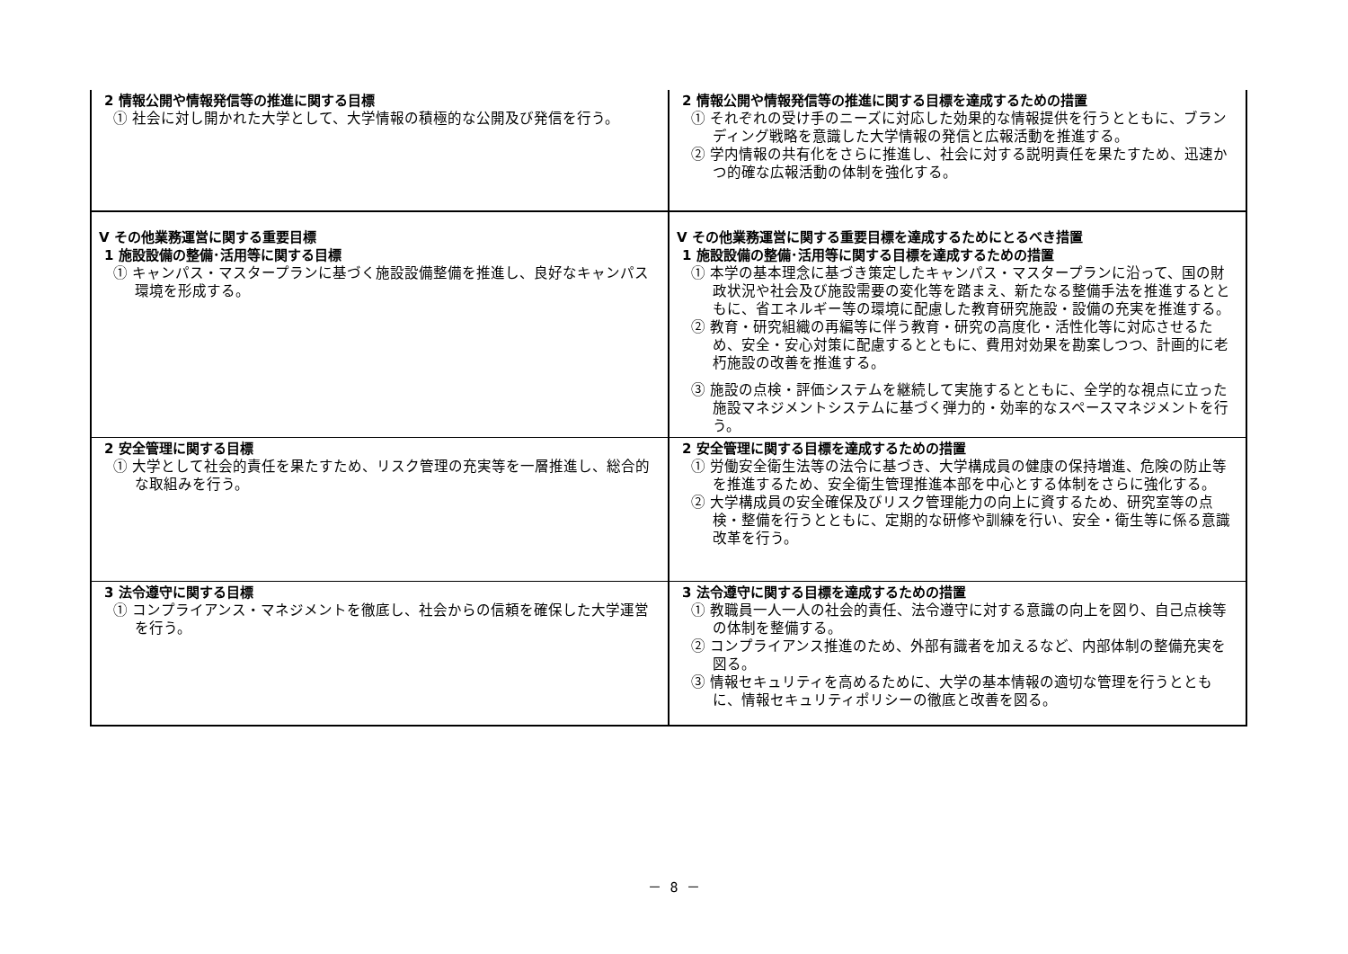| 2 情報公開や情報発信等の推進に関する目標 ① 社会に対し開かれた大学として、大学情報の積極的な公開及び発信を行う。 | 2 情報公開や情報発信等の推進に関する目標を達成するための措置 ① それぞれの受け手のニーズに対応した効果的な情報提供を行うとともに、ブランディング戦略を意識した大学情報の発信と広報活動を推進する。 ② 学内情報の共有化をさらに推進し、社会に対する説明責任を果たすため、迅速かつ的確な広報活動の体制を強化する。 |
| Ⅴ その他業務運営に関する重要目標 1 施設設備の整備･活用等に関する目標 ① キャンパス・マスタープランに基づく施設設備整備を推進し、良好なキャンパス環境を形成する。 | Ⅴ その他業務運営に関する重要目標を達成するためにとるべき措置 1 施設設備の整備･活用等に関する目標を達成するための措置 ① 本学の基本理念に基づき策定したキャンパス・マスタープランに沿って、国の財政状況や社会及び施設需要の変化等を踏まえ、新たなる整備手法を推進するとともに、省エネルギー等の環境に配慮した教育研究施設・設備の充実を推進する。 ② 教育・研究組織の再編等に伴う教育・研究の高度化・活性化等に対応させるため、安全・安心対策に配慮するとともに、費用対効果を勘案しつつ、計画的に老朽施設の改善を推進する。 ③ 施設の点検・評価システムを継続して実施するとともに、全学的な視点に立った施設マネジメントシステムに基づく弾力的・効率的なスペースマネジメントを行う。 |
| 2 安全管理に関する目標 ① 大学として社会的責任を果たすため、リスク管理の充実等を一層推進し、総合的な取組みを行う。 | 2 安全管理に関する目標を達成するための措置 ① 労働安全衛生法等の法令に基づき、大学構成員の健康の保持増進、危険の防止等を推進するため、安全衛生管理推進本部を中心とする体制をさらに強化する。 ② 大学構成員の安全確保及びリスク管理能力の向上に資するため、研究室等の点検・整備を行うとともに、定期的な研修や訓練を行い、安全・衛生等に係る意識改革を行う。 |
| 3 法令遵守に関する目標 ① コンプライアンス・マネジメントを徹底し、社会からの信頼を確保した大学運営を行う。 | 3 法令遵守に関する目標を達成するための措置 ① 教職員一人一人の社会的責任、法令遵守に対する意識の向上を図り、自己点検等の体制を整備する。 ② コンプライアンス推進のため、外部有識者を加えるなど、内部体制の整備充実を図る。 ③ 情報セキュリティを高めるために、大学の基本情報の適切な管理を行うとともに、情報セキュリティポリシーの徹底と改善を図る。 |
－ 8 －